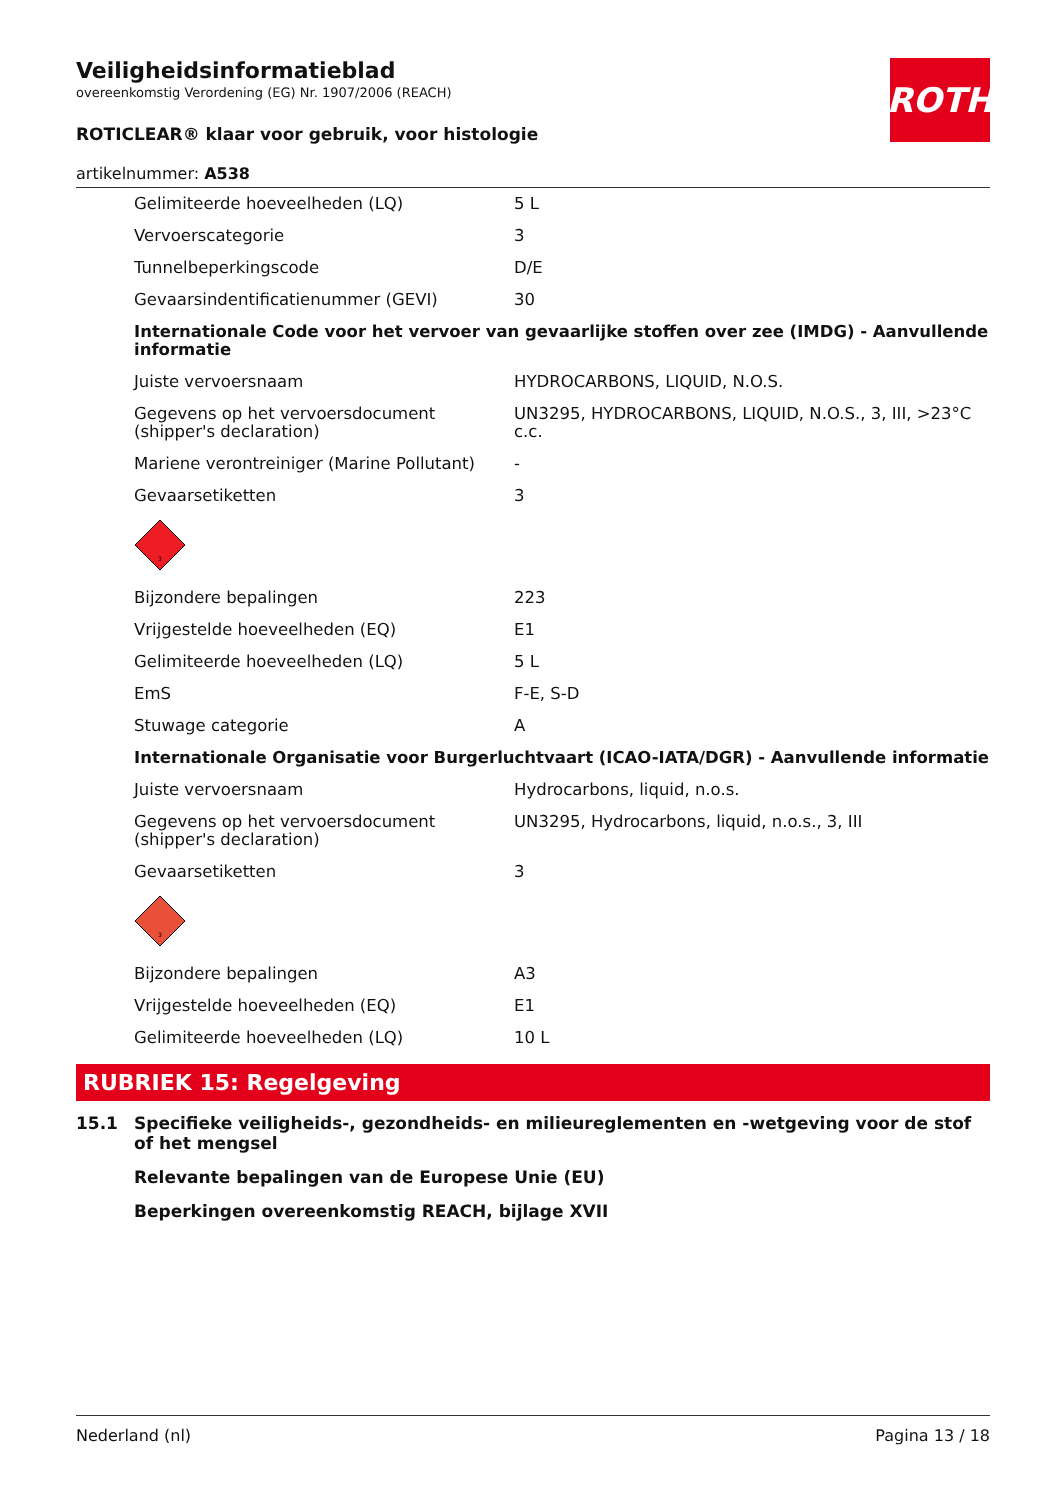ROTH
Veiligheidsinformatieblad
overeenkomstig Verordening (EG) Nr. 1907/2006 (REACH)
ROTICLEAR® klaar voor gebruik, voor histologie
artikelnummer: A538
| Gelimiteerde hoeveelheden (LQ) | 5 L |
| Vervoerscategorie | 3 |
| Tunnelbeperkingscode | D/E |
| Gevaarsindentificatienummer (GEVI) | 30 |
| Internationale Code voor het vervoer van gevaarlijke stoffen over zee (IMDG) - Aanvullende informatie | |
| Juiste vervoersnaam | HYDROCARBONS, LIQUID, N.O.S. |
| Gegevens op het vervoersdocument (shipper's declaration) | UN3295, HYDROCARBONS, LIQUID, N.O.S., 3, III, >23°C c.c. |
| Mariene verontreiniger (Marine Pollutant) | - |
| Gevaarsetiketten | 3 |
| 3 | |
| Bijzondere bepalingen | 223 |
| Vrijgestelde hoeveelheden (EQ) | E1 |
| Gelimiteerde hoeveelheden (LQ) | 5 L |
| EmS | F-E, S-D |
| Stuwage categorie | A |
| Internationale Organisatie voor Burgerluchtvaart (ICAO-IATA/DGR) - Aanvullende informatie | |
| Juiste vervoersnaam | Hydrocarbons, liquid, n.o.s. |
| Gegevens op het vervoersdocument (shipper's declaration) | UN3295, Hydrocarbons, liquid, n.o.s., 3, III |
| Gevaarsetiketten | 3 |
| 3 | |
| Bijzondere bepalingen | A3 |
| Vrijgestelde hoeveelheden (EQ) | E1 |
| Gelimiteerde hoeveelheden (LQ) | 10 L |
RUBRIEK 15: Regelgeving
15.1 Specifieke veiligheids-, gezondheids- en milieureglementen en -wetgeving voor de stof of het mengsel
Relevante bepalingen van de Europese Unie (EU)
Beperkingen overeenkomstig REACH, bijlage XVII
Nederland (nl) Pagina 13 / 18